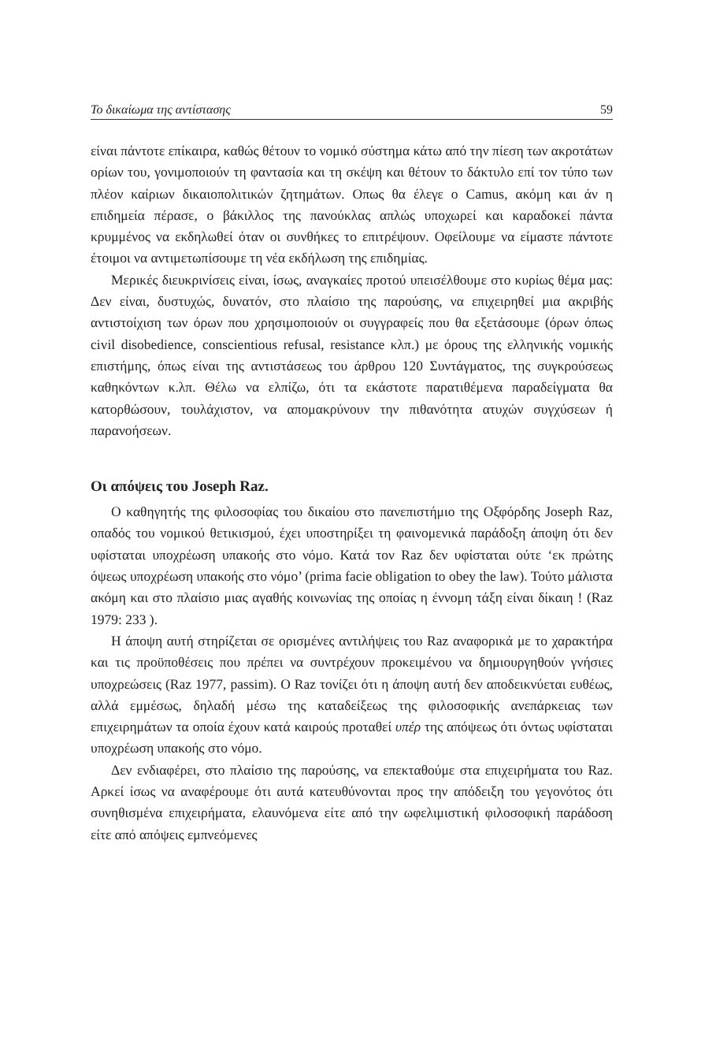Το δικαίωμα της αντίστασης 59
είναι πάντοτε επίκαιρα, καθώς θέτουν το νομικό σύστημα κάτω από την πίεση των ακροτάτων ορίων του, γονιμοποιούν τη φαντασία και τη σκέψη και θέτουν το δάκτυλο επί τον τύπο των πλέον καίριων δικαιοπολιτικών ζητημάτων. Οπως θα έλεγε ο Camus, ακόμη και άν η επιδημεία πέρασε, ο βάκιλλος της πανούκλας απλώς υποχωρεί και καραδοκεί πάντα κρυμμένος να εκδηλωθεί όταν οι συνθήκες το επιτρέψουν. Οφείλουμε να είμαστε πάντοτε έτοιμοι να αντιμετωπίσουμε τη νέα εκδήλωση της επιδημίας.
Μερικές διευκρινίσεις είναι, ίσως, αναγκαίες προτού υπεισέλθουμε στο κυρίως θέμα μας: Δεν είναι, δυστυχώς, δυνατόν, στο πλαίσιο της παρούσης, να επιχειρηθεί μια ακριβής αντιστοίχιση των όρων που χρησιμοποιούν οι συγγραφείς που θα εξετάσουμε (όρων όπως civil disobedience, conscientious refusal, resistance κλπ.) με όρους της ελληνικής νομικής επιστήμης, όπως είναι της αντιστάσεως του άρθρου 120 Συντάγματος, της συγκρούσεως καθηκόντων κ.λπ. Θέλω να ελπίζω, ότι τα εκάστοτε παρατιθέμενα παραδείγματα θα κατορθώσουν, τουλάχιστον, να απομακρύνουν την πιθανότητα ατυχών συγχύσεων ή παρανοήσεων.
Οι απόψεις του Joseph Raz.
Ο καθηγητής της φιλοσοφίας του δικαίου στο πανεπιστήμιο της Οξφόρδης Joseph Raz, οπαδός του νομικού θετικισμού, έχει υποστηρίξει τη φαινομενικά παράδοξη άποψη ότι δεν υφίσταται υποχρέωση υπακοής στο νόμο. Κατά τον Raz δεν υφίσταται ούτε ‘εκ πρώτης όψεως υποχρέωση υπακοής στο νόμο’ (prima facie obligation to obey the law). Τούτο μάλιστα ακόμη και στο πλαίσιο μιας αγαθής κοινωνίας της οποίας η έννομη τάξη είναι δίκαιη ! (Raz 1979: 233 ).
Η άποψη αυτή στηρίζεται σε ορισμένες αντιλήψεις του Raz αναφορικά με το χαρακτήρα και τις προϋποθέσεις που πρέπει να συντρέχουν προκειμένου να δημιουργηθούν γνήσιες υποχρεώσεις (Raz 1977, passim). Ο Raz τονίζει ότι η άποψη αυτή δεν αποδεικνύεται ευθέως, αλλά εμμέσως, δηλαδή μέσω της καταδείξεως της φιλοσοφικής ανεπάρκειας των επιχειρημάτων τα οποία έχουν κατά καιρούς προταθεί υπέρ της απόψεως ότι όντως υφίσταται υποχρέωση υπακοής στο νόμο.
Δεν ενδιαφέρει, στο πλαίσιο της παρούσης, να επεκταθούμε στα επιχειρήματα του Raz. Αρκεί ίσως να αναφέρουμε ότι αυτά κατευθύνονται προς την απόδειξη του γεγονότος ότι συνηθισμένα επιχειρήματα, ελαυνόμενα είτε από την ωφελιμιστική φιλοσοφική παράδοση είτε από απόψεις εμπνεόμενες